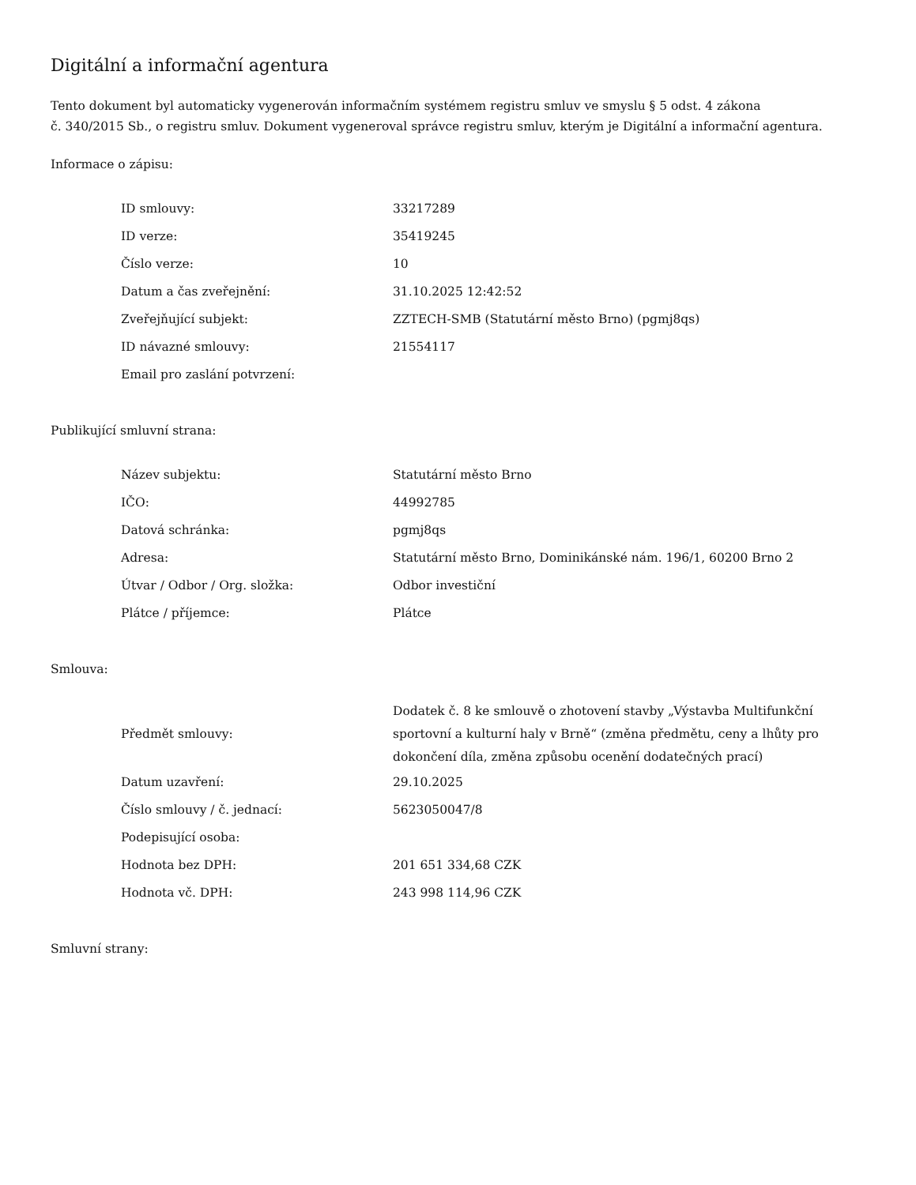Digitální a informační agentura
Tento dokument byl automaticky vygenerován informačním systémem registru smluv ve smyslu § 5 odst. 4 zákona
č. 340/2015 Sb., o registru smluv. Dokument vygeneroval správce registru smluv, kterým je Digitální a informační agentura.
Informace o zápisu:
| ID smlouvy: | 33217289 |
| ID verze: | 35419245 |
| Číslo verze: | 10 |
| Datum a čas zveřejnění: | 31.10.2025 12:42:52 |
| Zveřejňující subjekt: | ZZTECH-SMB (Statutární město Brno) (pgmj8qs) |
| ID návazné smlouvy: | 21554117 |
| Email pro zaslání potvrzení: | |
Publikující smluvní strana:
| Název subjektu: | Statutární město Brno |
| IČO: | 44992785 |
| Datová schránka: | pgmj8qs |
| Adresa: | Statutární město Brno, Dominikánské nám. 196/1, 60200 Brno 2 |
| Útvar / Odbor / Org. složka: | Odbor investiční |
| Plátce / příjemce: | Plátce |
Smlouva:
| Předmět smlouvy: | Dodatek č. 8 ke smlouvě o zhotovení stavby „Výstavba Multifunkční sportovní a kulturní haly v Brně“ (změna předmětu, ceny a lhůty pro dokončení díla, změna způsobu ocenění dodatečných prací) |
| Datum uzavření: | 29.10.2025 |
| Číslo smlouvy / č. jednací: | 5623050047/8 |
| Podepisující osoba: | |
| Hodnota bez DPH: | 201 651 334,68 CZK |
| Hodnota vč. DPH: | 243 998 114,96 CZK |
Smluvní strany: